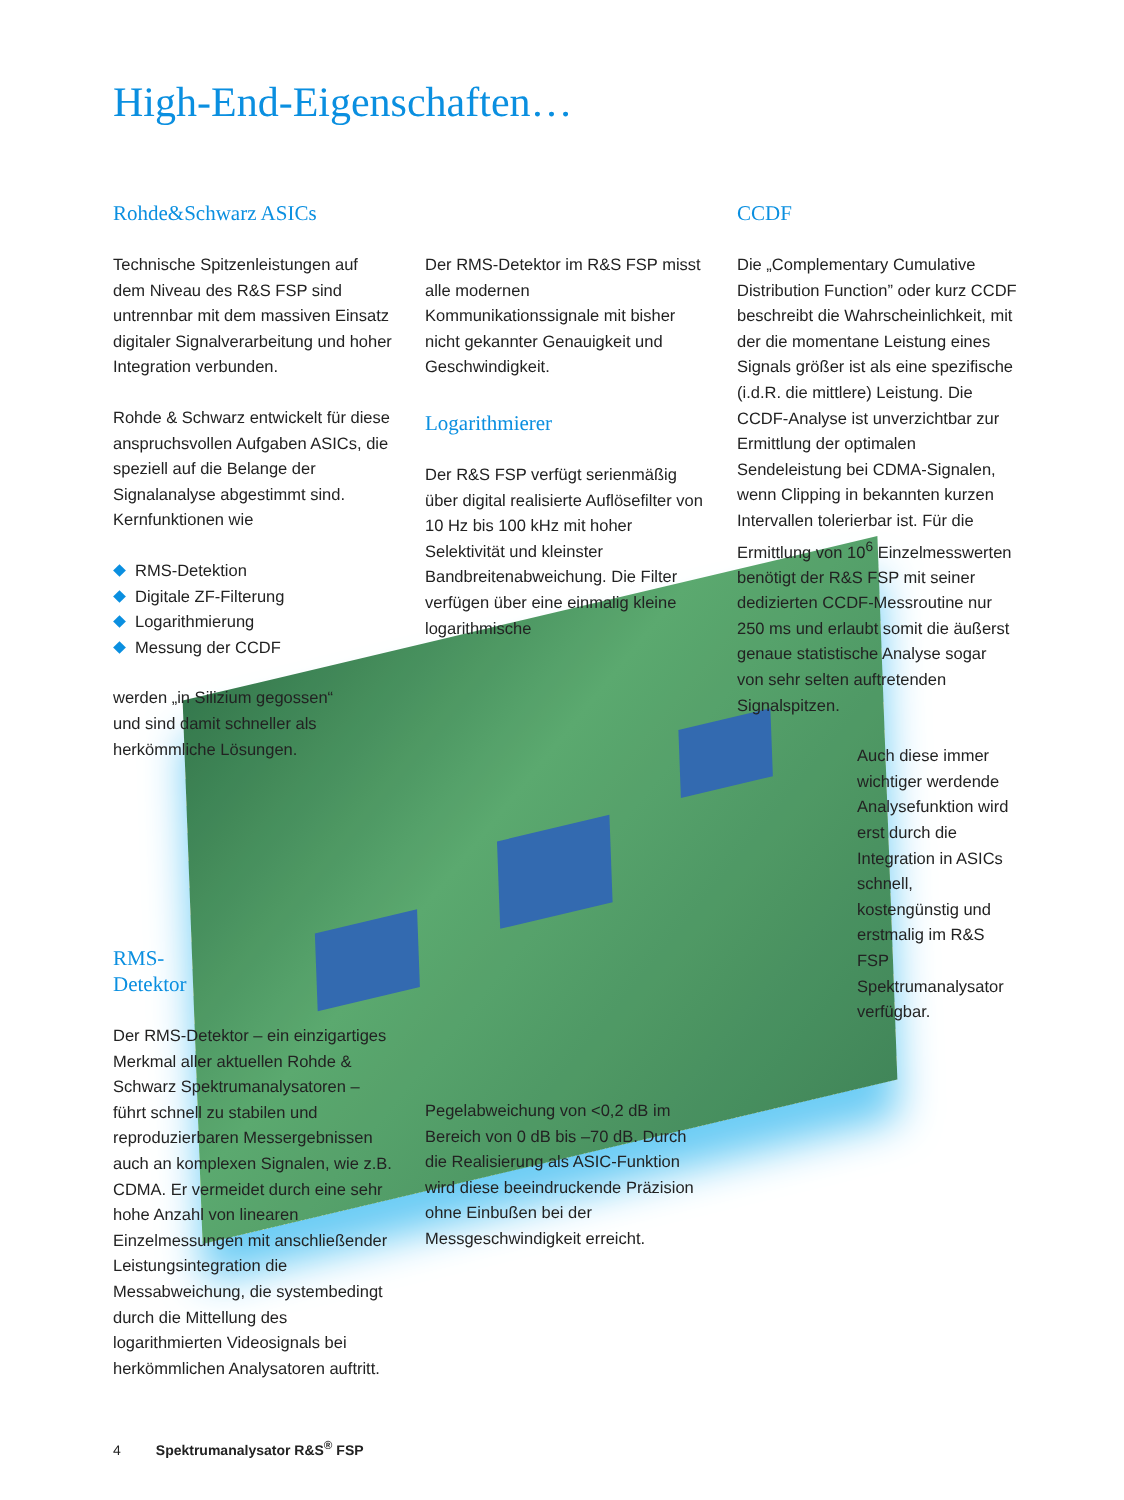High-End-Eigenschaften…
Rohde&Schwarz ASICs
Technische Spitzenleistungen auf dem Niveau des R&S FSP sind untrennbar mit dem massiven Einsatz digitaler Signalverarbeitung und hoher Integration verbunden.
Rohde & Schwarz entwickelt für diese anspruchsvollen Aufgaben ASICs, die speziell auf die Belange der Signalanalyse abgestimmt sind. Kernfunktionen wie
RMS-Detektion
Digitale ZF-Filterung
Logarithmierung
Messung der CCDF
werden „in Silizium gegossen“ und sind damit schneller als herkömmliche Lösungen.
RMS-
Detektor
Der RMS-Detektor – ein einzigartiges Merkmal aller aktuellen Rohde & Schwarz Spektrumanalysatoren – führt schnell zu stabilen und reproduzierbaren Messergebnissen auch an komplexen Signalen, wie z.B. CDMA. Er vermeidet durch eine sehr hohe Anzahl von linearen Einzelmessungen mit anschließender Leistungsintegration die Messabweichung, die systembedingt durch die Mittellung des logarithmierten Videosignals bei herkömmlichen Analysatoren auftritt.
Der RMS-Detektor im R&S FSP misst alle modernen Kommunikationssignale mit bisher nicht gekannter Genauigkeit und Geschwindigkeit.
Logarithmierer
Der R&S FSP verfügt serienmäßig über digital realisierte Auflösefilter von 10 Hz bis 100 kHz mit hoher Selektivität und kleinster Bandbreitenabweichung. Die Filter verfügen über eine einmalig kleine logarithmische
Pegelabweichung von <0,2 dB im Bereich von 0 dB bis –70 dB. Durch die Realisierung als ASIC-Funktion wird diese beeindruckende Präzision ohne Einbußen bei der Messgeschwindigkeit erreicht.
CCDF
Die „Complementary Cumulative Distribution Function” oder kurz CCDF beschreibt die Wahrscheinlichkeit, mit der die momentane Leistung eines Signals größer ist als eine spezifische (i.d.R. die mittlere) Leistung. Die CCDF-Analyse ist unverzichtbar zur Ermittlung der optimalen Sendeleistung bei CDMA-Signalen, wenn Clipping in bekannten kurzen Intervallen tolerierbar ist. Für die Ermittlung von 10<sup>6</sup> Einzelmesswerten benötigt der R&S FSP mit seiner dedizierten CCDF-Messroutine nur 250 ms und erlaubt somit die äußerst genaue statistische Analyse sogar von sehr selten auftretenden Signalspitzen.
Auch diese immer wichtiger werdende Analysefunktion wird erst durch die Integration in ASICs schnell, kostengünstig und erstmalig im R&S FSP Spektrumanalysator verfügbar.
4 Spektrumanalysator R&S<sup>®</sup> FSP